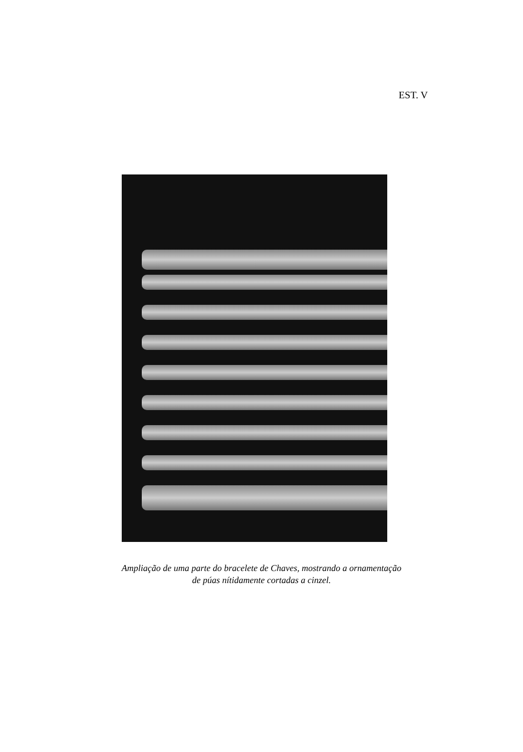EST. V
Ampliação de uma parte do bracelete de Chaves, mostrando a ornamentação
de púas nítidamente cortadas a cinzel.